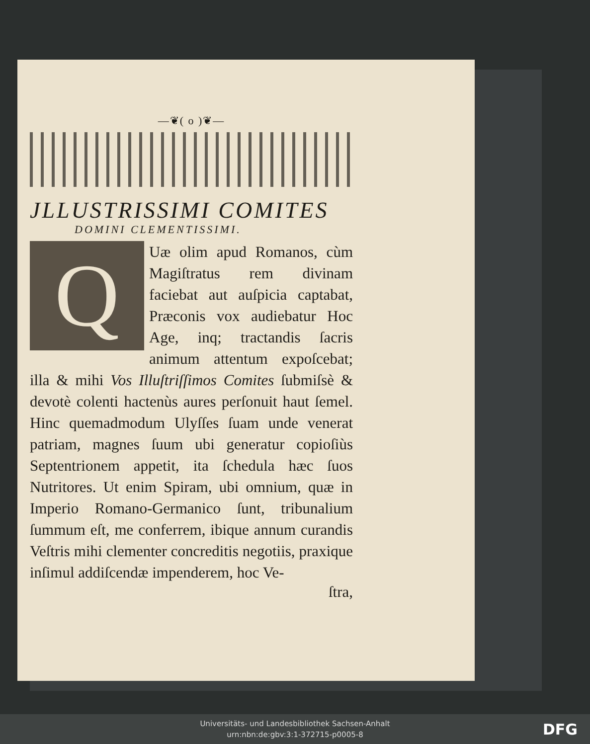—❦( o )❦—
JLLUSTRISSIMI COMITES
DOMINI CLEMENTISSIMI.
Q
Uæ olim apud Romanos, cùm Magiſtratus rem divinam faciebat aut auſpicia captabat, Præconis vox audiebatur Hoc Age, inq; tractandis ſacris animum attentum expoſcebat; illa & mihi Vos Illuſtriſſimos Comites ſubmiſsè & devotè colenti hactenùs aures perſonuit haut ſemel. Hinc quemadmodum Ulyſſes ſuam unde venerat patriam, magnes ſuum ubi generatur copioſiùs Septentrionem appetit, ita ſchedula hæc ſuos Nutritores. Ut enim Spiram, ubi omnium, quæ in Imperio Romano-Germanico ſunt, tribunalium ſummum eſt, me conferrem, ibique annum curandis Veſtris mihi clementer concreditis negotiis, praxique inſimul addiſcendæ impenderem, hoc Ve-
ſtra,
Universitäts- und Landesbibliothek Sachsen-Anhalt
urn:nbn:de:gbv:3:1-372715-p0005-8
DFG